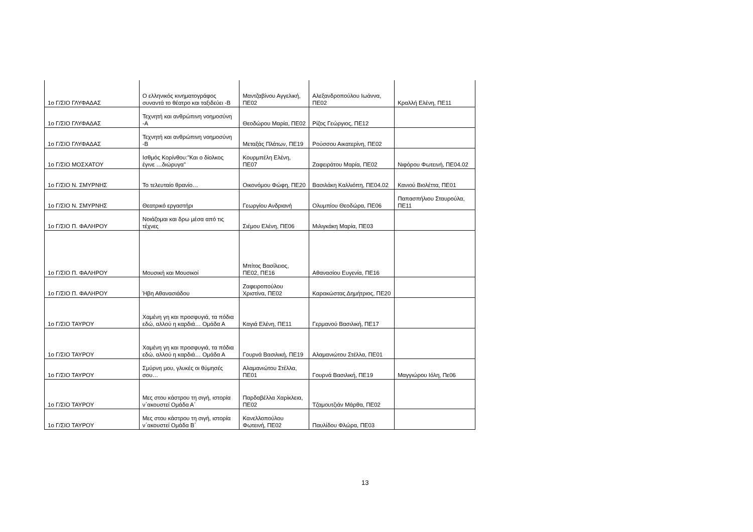| 1ο Γ/ΣΙΟ ΓΛΥΦΑΔΑΣ | Ο ελληνικός κινηματογράφος συναντά το θέατρο και ταξιδεύει -Β | Μαντζαβίνου Αγγελική, ΠΕ02 | Αλεξανδροπούλου Ιωάννα, ΠΕ02 | Κραλλή Ελένη, ΠΕ11 |
| 1ο Γ/ΣΙΟ ΓΛΥΦΑΔΑΣ | Τεχνητή και ανθρώπινη νοημοσύνη -Α | Θεοδώρου Μαρία, ΠΕ02 | Ρίζος Γεώργιος, ΠΕ12 | |
| 1ο Γ/ΣΙΟ ΓΛΥΦΑΔΑΣ | Τεχνητή και ανθρώπινη νοημοσύνη -Β | Μεταξάς Πλάτων, ΠΕ19 | Ρούσσου Αικατερίνη, ΠΕ02 | |
| 1ο Γ/ΣΙΟ ΜΟΣΧΑΤΟΥ | Ισθμός Κορίνθου:"Και ο δίολκος έγινε …διώρυγα" | Κουρμπέλη Ελένη, ΠΕ07 | Ζαφειράτου Μαρία, ΠΕ02 | Νιφόρου Φωτεινή, ΠΕ04.02 |
| 1ο Γ/ΣΙΟ Ν. ΣΜΥΡΝΗΣ | Το τελευταίο θρανίο… | Οικονόμου Φώφη, ΠΕ20 | Βασιλάκη Καλλιόπη, ΠΕ04.02 | Κανιού Βιολέττα, ΠΕ01 |
| 1ο Γ/ΣΙΟ Ν. ΣΜΥΡΝΗΣ | Θεατρικό εργαστήρι | Γεωργίου Ανδριανή | Ολυμπίου Θεοδώρα, ΠΕ06 | Παπασπήλιου Σταυρούλα, ΠΕ11 |
| 1ο Γ/ΣΙΟ Π. ΦΑΛΗΡΟΥ | Νοιάζομαι και δρω μέσα από τις τέχνες | Σιέμου Ελένη, ΠΕ06 | Μιλιγκάκη Μαρία, ΠΕ03 | |
| 1ο Γ/ΣΙΟ Π. ΦΑΛΗΡΟΥ | Μουσική και Μουσικοί | Μπίτος Βασίλειος, ΠΕ02, ΠΕ16 | Αθανασίου Ευγενία, ΠΕ16 | |
| 1ο Γ/ΣΙΟ Π. ΦΑΛΗΡΟΥ | Ήβη Αθανασιάδου | Ζαφειροπούλου Χριστίνα, ΠΕ02 | Καρακώστας Δημήτριος, ΠΕ20 | |
| 1ο Γ/ΣΙΟ ΤΑΥΡΟΥ | Χαμένη γη και προσφυγιά, τα πόδια εδώ, αλλού η καρδιά… Ομάδα Α | Καγιά Ελένη, ΠΕ11 | Γερμανού Βασιλική, ΠΕ17 | |
| 1ο Γ/ΣΙΟ ΤΑΥΡΟΥ | Χαμένη γη και προσφυγιά, τα πόδια εδώ, αλλού η καρδιά… Ομάδα Α | Γουρνά Βασιλική, ΠΕ19 | Αλαμανιώτου Στέλλα, ΠΕ01 | |
| 1ο Γ/ΣΙΟ ΤΑΥΡΟΥ | Σμύρνη μου, γλυκές οι θύμησές σου… | Αλαμανιώτου Στέλλα, ΠΕ01 | Γουρνά Βασιλική, ΠΕ19 | Μαγγιώρου Ιόλη, Πε06 |
| 1ο Γ/ΣΙΟ ΤΑΥΡΟΥ | Μες στου κάστρου τη σιγή, ιστορία ν΄ακουστεί Ομάδα Α΄ | Παρδαβέλλα Χαρίκλεια, ΠΕ02 | Τζαμουτζιάν Μάρθα, ΠΕ02 | |
| 1ο Γ/ΣΙΟ ΤΑΥΡΟΥ | Μες στου κάστρου τη σιγή, ιστορία ν΄ακουστεί Ομάδα Β΄ | Κανελλοπούλου Φωτεινή, ΠΕ02 | Παυλίδου Φλώρα, ΠΕ03 | |
13